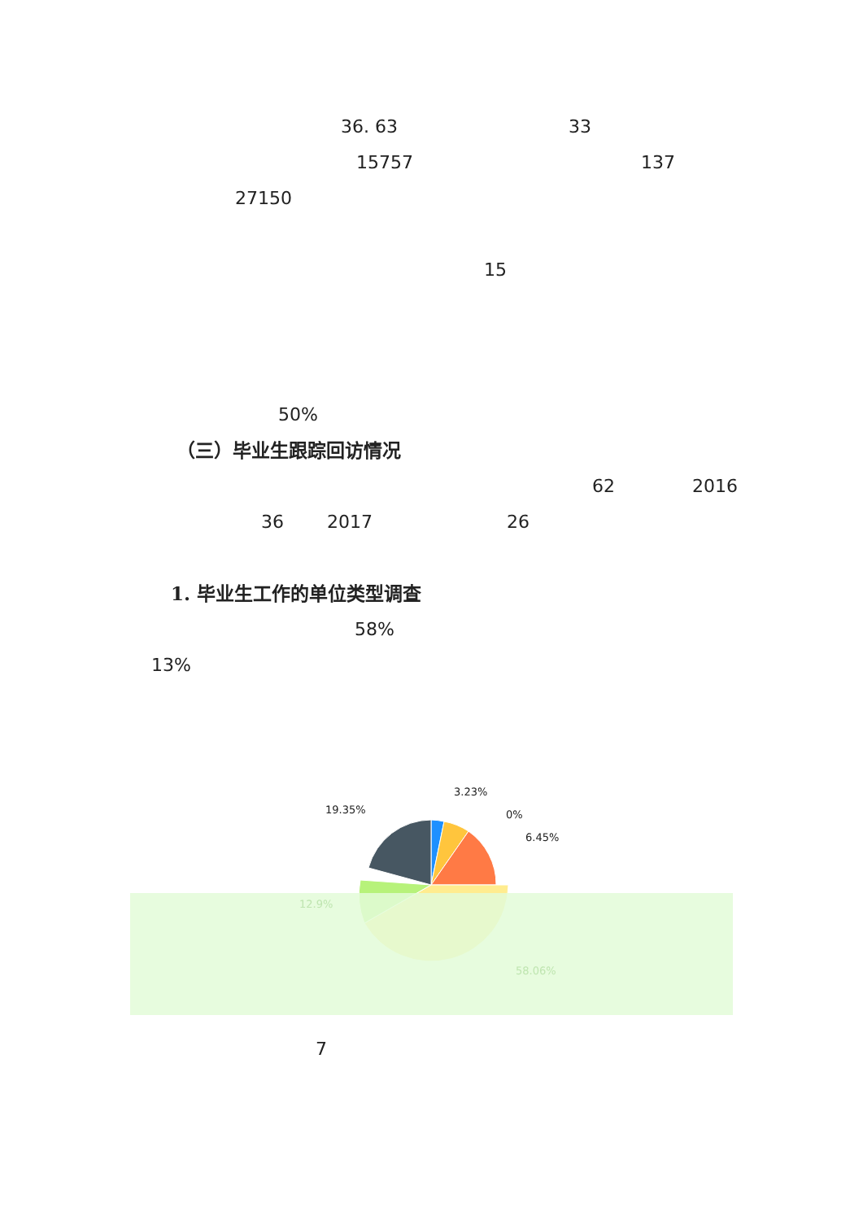36. 63 33
15757 137
27150
15
50%
（三）毕业生跟踪回访情况
62 2016
36 2017 26
1. 毕业生工作的单位类型调查
58%
13%
19.35%
3.23%
0%
6.45%
12.9%
58.06%
7